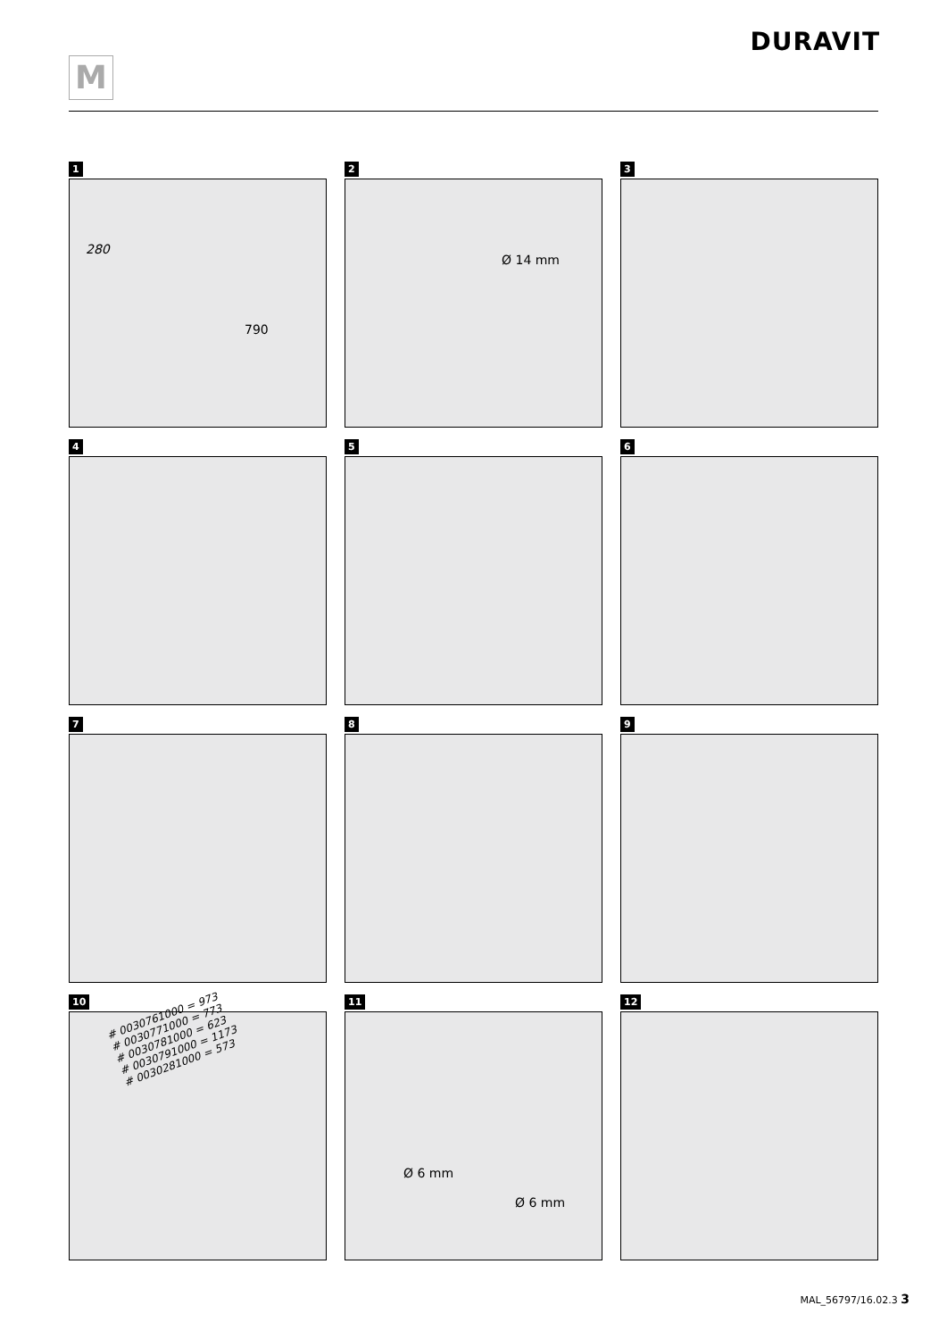DURAVIT
M
1
280
790
2
Ø 14 mm
3
4
5
6
7
8
9
10
# 0030761000 = 973
# 0030771000 = 773
# 0030781000 = 623
# 0030791000 = 1173
# 0030281000 = 573
11
Ø 6 mm
Ø 6 mm
12
MAL_56797/16.02.3 3